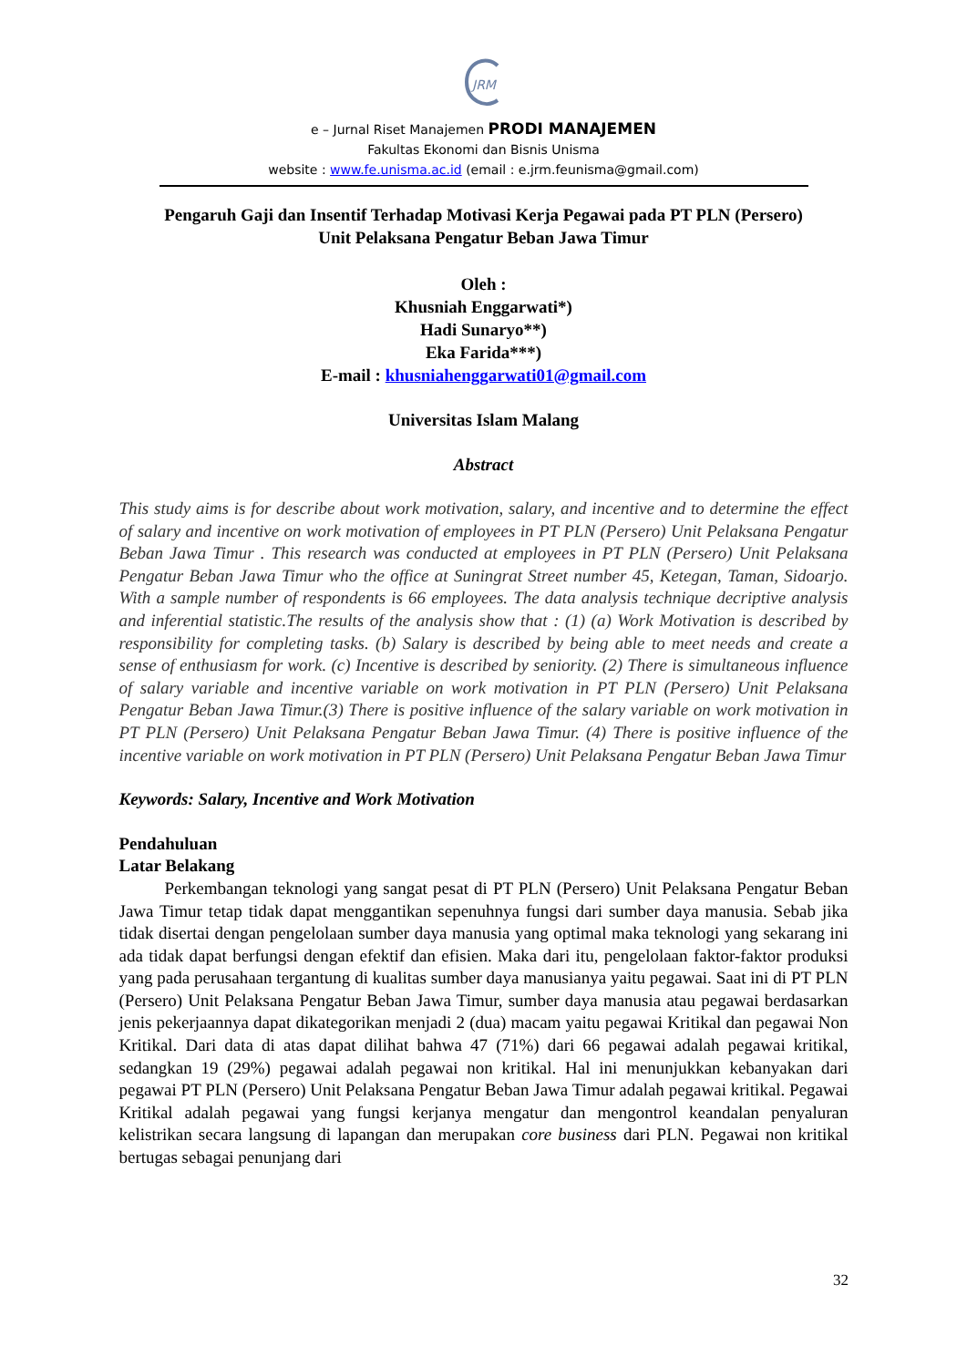JRM
e – Jurnal Riset Manajemen PRODI MANAJEMEN
Fakultas Ekonomi dan Bisnis Unisma
website : www.fe.unisma.ac.id (email : e.jrm.feunisma@gmail.com)
Pengaruh Gaji dan Insentif Terhadap Motivasi Kerja Pegawai pada PT PLN (Persero)
Unit Pelaksana Pengatur Beban Jawa Timur
Oleh :
Khusniah Enggarwati*)
Hadi Sunaryo**)
Eka Farida***)
E-mail : khusniahenggarwati01@gmail.com
Universitas Islam Malang
Abstract
This study aims is for describe about work motivation, salary, and incentive and to determine the effect of salary and incentive on work motivation of employees in PT PLN (Persero) Unit Pelaksana Pengatur Beban Jawa Timur . This research was conducted at employees in PT PLN (Persero) Unit Pelaksana Pengatur Beban Jawa Timur who the office at Suningrat Street number 45, Ketegan, Taman, Sidoarjo. With a sample number of respondents is 66 employees. The data analysis technique decriptive analysis and inferential statistic.The results of the analysis show that : (1) (a) Work Motivation is described by responsibility for completing tasks. (b) Salary is described by being able to meet needs and create a sense of enthusiasm for work. (c) Incentive is described by seniority. (2) There is simultaneous influence of salary variable and incentive variable on work motivation in PT PLN (Persero) Unit Pelaksana Pengatur Beban Jawa Timur.(3) There is positive influence of the salary variable on work motivation in PT PLN (Persero) Unit Pelaksana Pengatur Beban Jawa Timur. (4) There is positive influence of the incentive variable on work motivation in PT PLN (Persero) Unit Pelaksana Pengatur Beban Jawa Timur
Keywords: Salary, Incentive and Work Motivation
Pendahuluan
Latar Belakang
Perkembangan teknologi yang sangat pesat di PT PLN (Persero) Unit Pelaksana Pengatur Beban Jawa Timur tetap tidak dapat menggantikan sepenuhnya fungsi dari sumber daya manusia. Sebab jika tidak disertai dengan pengelolaan sumber daya manusia yang optimal maka teknologi yang sekarang ini ada tidak dapat berfungsi dengan efektif dan efisien. Maka dari itu, pengelolaan faktor-faktor produksi yang pada perusahaan tergantung di kualitas sumber daya manusianya yaitu pegawai. Saat ini di PT PLN (Persero) Unit Pelaksana Pengatur Beban Jawa Timur, sumber daya manusia atau pegawai berdasarkan jenis pekerjaannya dapat dikategorikan menjadi 2 (dua) macam yaitu pegawai Kritikal dan pegawai Non Kritikal. Dari data di atas dapat dilihat bahwa 47 (71%) dari 66 pegawai adalah pegawai kritikal, sedangkan 19 (29%) pegawai adalah pegawai non kritikal. Hal ini menunjukkan kebanyakan dari pegawai PT PLN (Persero) Unit Pelaksana Pengatur Beban Jawa Timur adalah pegawai kritikal. Pegawai Kritikal adalah pegawai yang fungsi kerjanya mengatur dan mengontrol keandalan penyaluran kelistrikan secara langsung di lapangan dan merupakan core business dari PLN. Pegawai non kritikal bertugas sebagai penunjang dari
32